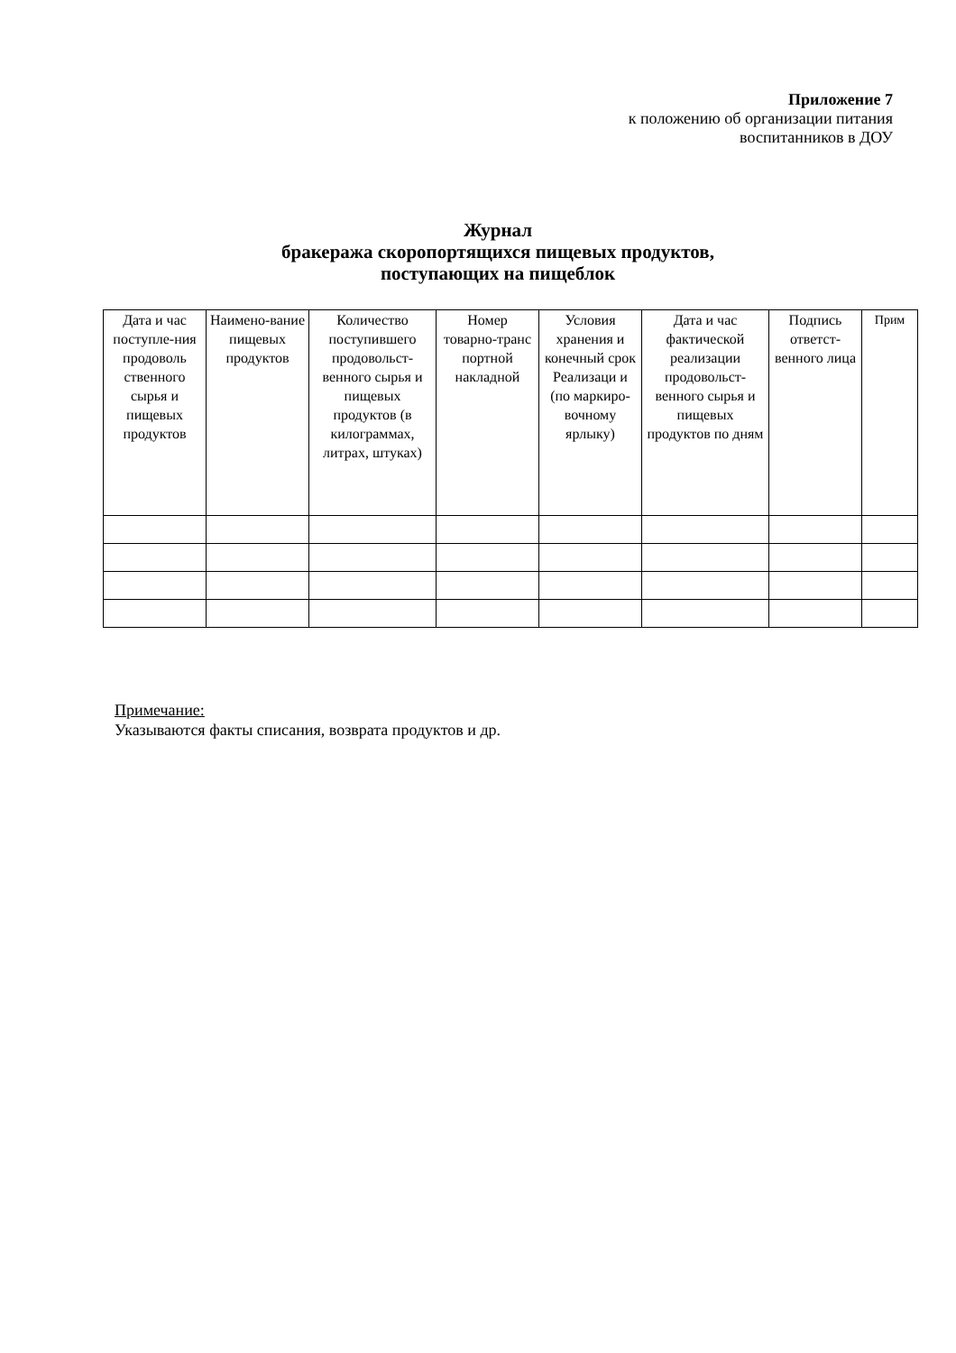Приложение 7
к положению об организации питания
воспитанников в ДОУ
Журнал
бракеража скоропортящихся пищевых продуктов,
поступающих на пищеблок
| Дата и час поступле-ния продоволь ственного сырья и пищевых продуктов | Наимено-вание пищевых продуктов | Количество поступившего продовольст-венного сырья и пищевых продуктов (в килограммах, литрах, штуках) | Номер товарно-транс портной накладной | Условия хранения и конечный срок Реализаци и (по маркиро-вочному ярлыку) | Дата и час фактической реализации продовольст-венного сырья и пищевых продуктов по дням | Подпись ответст-венного лица | Прим |
| --- | --- | --- | --- | --- | --- | --- | --- |
Примечание:
Указываются факты списания, возврата продуктов и др.